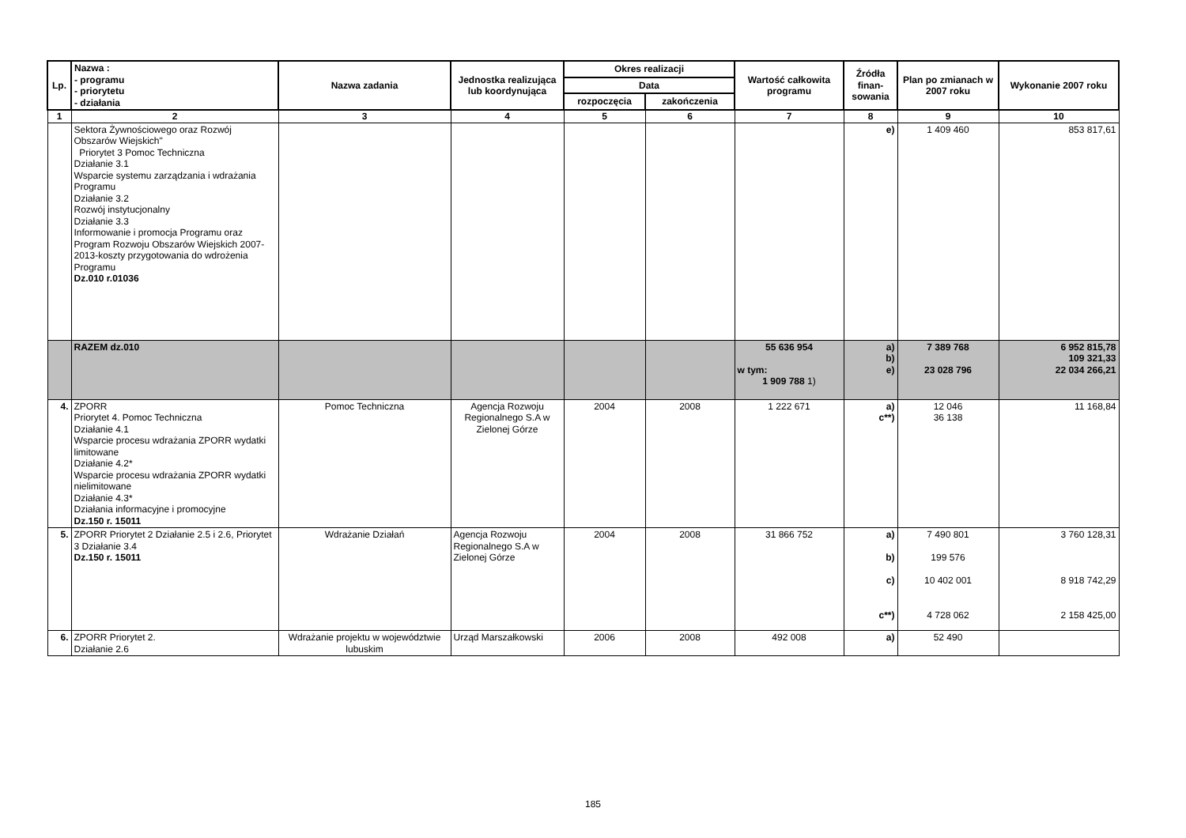| Lp. | Nazwa : - programu - priorytetu - działania | Nazwa zadania | Jednostka realizująca lub koordynująca | Okres realizacji | | Wartość całkowita programu | Źródła finan-sowania | Plan po zmianach w 2007 roku | Wykonanie 2007 roku |
| --- | --- | --- | --- | --- | --- | --- | --- | --- | --- |
| | | | | Data | | | | | |
| | | | | rozpoczęcia | zakończenia | | | | |
| 1 | 2 | 3 | 4 | 5 | 6 | 7 | 8 | 9 | 10 |
| | Sektora Żywnościowego oraz Rozwój Obszarów Wiejskich" Priorytet 3 Pomoc Techniczna Działanie 3.1 Wsparcie systemu zarządzania i wdrażania Programu Działanie 3.2 Rozwój instytucjonalny Działanie 3.3 Informowanie i promocja Programu oraz Program Rozwoju Obszarów Wiejskich 2007-2013-koszty przygotowania do wdrożenia Programu Dz.010 r.01036 | | | | | | e) | 1 409 460 | 853 817,61 |
| | RAZEM dz.010 | | | | | 55 636 954 w tym: 1 909 788 1) | a) b) e) | 7 389 768 23 028 796 | 6 952 815,78 109 321,33 22 034 266,21 |
| 4. | ZPORR Priorytet 4. Pomoc Techniczna Działanie 4.1 Wsparcie procesu wdrażania ZPORR wydatki limitowane Działanie 4.2* Wsparcie procesu wdrażania ZPORR wydatki nielimitowane Działanie 4.3* Działania informacyjne i promocyjne Dz.150 r. 15011 | Pomoc Techniczna | Agencja Rozwoju Regionalnego S.A w Zielonej Górze | 2004 | 2008 | 1 222 671 | a) c**) | 12 046 36 138 | 11 168,84 |
| 5. | ZPORR Priorytet 2 Działanie 2.5 i 2.6, Priorytet 3 Działanie 3.4 Dz.150 r. 15011 | Wdrażanie Działań | Agencja Rozwoju Regionalnego S.A w Zielonej Górze | 2004 | 2008 | 31 866 752 | a) b) c) c**) | 7 490 801 199 576 10 402 001 4 728 062 | 3 760 128,31 8 918 742,29 2 158 425,00 |
| 6. | ZPORR Priorytet 2. Działanie 2.6 | Wdrażanie projektu w województwie lubuskim | Urząd Marszałkowski | 2006 | 2008 | 492 008 | a) | 52 490 | |
185